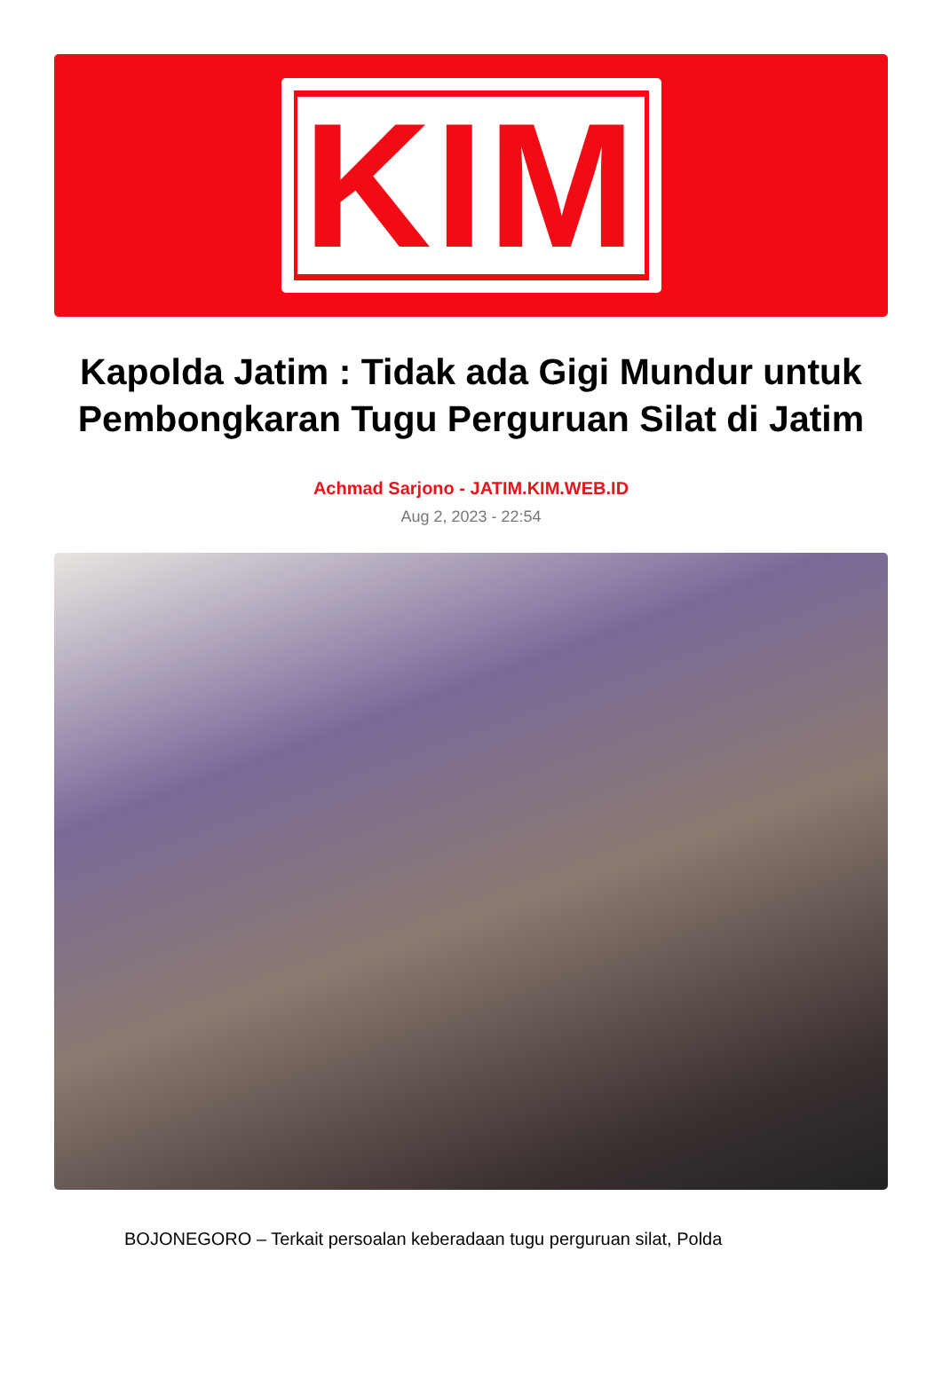KIM
Kapolda Jatim : Tidak ada Gigi Mundur untuk Pembongkaran Tugu Perguruan Silat di Jatim
Achmad Sarjono - JATIM.KIM.WEB.ID
Aug 2, 2023 - 22:54
BOJONEGORO – Terkait persoalan keberadaan tugu perguruan silat, Polda